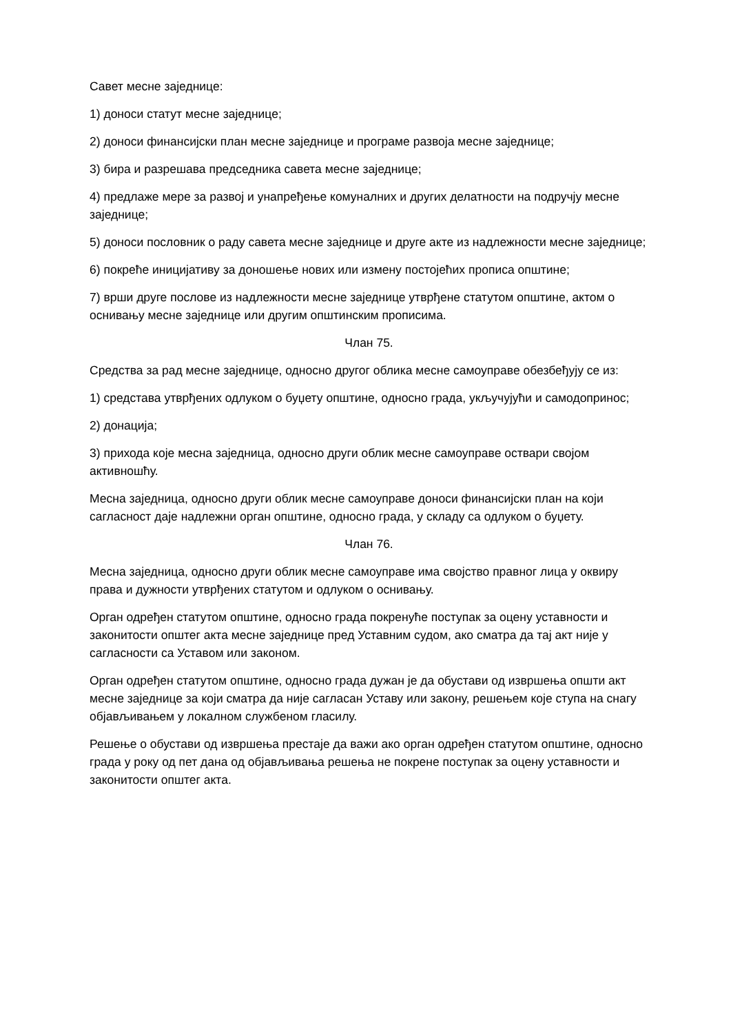Савет месне заједнице:
1) доноси статут месне заједнице;
2) доноси финансијски план месне заједнице и програме развоја месне заједнице;
3) бира и разрешава председника савета месне заједнице;
4) предлаже мере за развој и унапређење комуналних и других делатности на подручју месне заједнице;
5) доноси пословник о раду савета месне заједнице и друге акте из надлежности месне заједнице;
6) покреће иницијативу за доношење нових или измену постојећих прописа општине;
7) врши друге послове из надлежности месне заједнице утврђене статутом општине, актом о оснивању месне заједнице или другим општинским прописима.
Члан 75.
Средства за рад месне заједнице, односно другог облика месне самоуправе обезбеђују се из:
1) средстава утврђених одлуком о буџету општине, односно града, укључујући и самодопринос;
2) донација;
3) прихода које месна заједница, односно други облик месне самоуправе оствари својом активношћу.
Месна заједница, односно други облик месне самоуправе доноси финансијски план на који сагласност даје надлежни орган општине, односно града, у складу са одлуком о буџету.
Члан 76.
Месна заједница, односно други облик месне самоуправе има својство правног лица у оквиру права и дужности утврђених статутом и одлуком о оснивању.
Орган одређен статутом општине, односно града покренуће поступак за оцену уставности и законитости општег акта месне заједнице пред Уставним судом, ако сматра да тај акт није у сагласности са Уставом или законом.
Орган одређен статутом општине, односно града дужан је да обустави од извршења општи акт месне заједнице за који сматра да није сагласан Уставу или закону, решењем које ступа на снагу објављивањем у локалном службеном гласилу.
Решење о обустави од извршења престаје да важи ако орган одређен статутом општине, односно града у року од пет дана од објављивања решења не покрене поступак за оцену уставности и законитости општег акта.